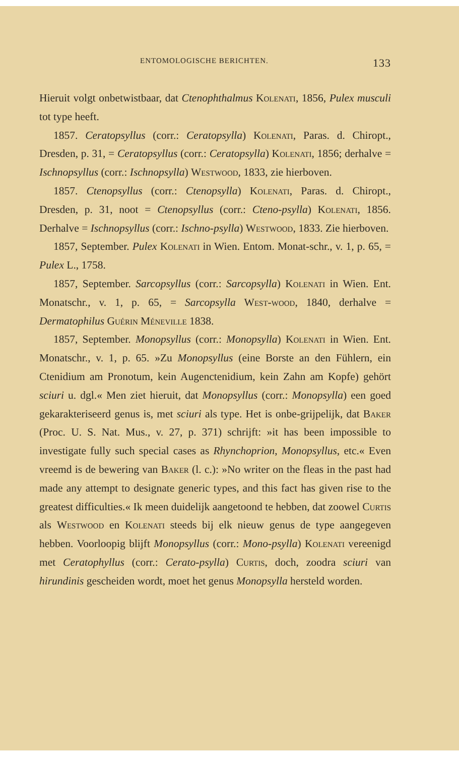ENTOMOLOGISCHE BERICHTEN. 133
Hieruit volgt onbetwistbaar, dat Ctenophthalmus Kolenati, 1856, Pulex musculi tot type heeft.
1857. Ceratopsyllus (corr.: Ceratopsylla) Kolenati, Paras. d. Chiropt., Dresden, p. 31, = Ceratopsyllus (corr.: Ceratopsylla) Kolenati, 1856; derhalve = Ischnopsyllus (corr.: Ischnopsylla) Westwood, 1833, zie hierboven.
1857. Ctenopsyllus (corr.: Ctenopsylla) Kolenati, Paras. d. Chiropt., Dresden, p. 31, noot = Ctenopsyllus (corr.: Cteno-psylla) Kolenati, 1856. Derhalve = Ischnopsyllus (corr.: Ischno-psylla) Westwood, 1833. Zie hierboven.
1857, September. Pulex Kolenati in Wien. Entom. Monat-schr., v. 1, p. 65, = Pulex L., 1758.
1857, September. Sarcopsyllus (corr.: Sarcopsylla) Kolenati in Wien. Ent. Monatschr., v. 1, p. 65, = Sarcopsylla West-wood, 1840, derhalve = Dermatophilus Guérin Méneville 1838.
1857, September. Monopsyllus (corr.: Monopsylla) Kolenati in Wien. Ent. Monatschr., v. 1, p. 65. »Zu Monopsyllus (eine Borste an den Fühlern, ein Ctenidium am Pronotum, kein Augenctenidium, kein Zahn am Kopfe) gehört sciuri u. dgl.« Men ziet hieruit, dat Monopsyllus (corr.: Monopsylla) een goed gekarakteriseerd genus is, met sciuri als type. Het is onbe-grijpelijk, dat Baker (Proc. U. S. Nat. Mus., v. 27, p. 371) schrijft: »it has been impossible to investigate fully such special cases as Rhynchoprion, Monopsyllus, etc.« Even vreemd is de bewering van Baker (l. c.): »No writer on the fleas in the past had made any attempt to designate generic types, and this fact has given rise to the greatest difficulties.« Ik meen duidelijk aangetoond te hebben, dat zoowel Curtis als Westwood en Kolenati steeds bij elk nieuw genus de type aangegeven hebben. Voorloopig blijft Monopsyllus (corr.: Mono-psylla) Kolenati vereenigd met Ceratophyllus (corr.: Cerato-psylla) Curtis, doch, zoodra sciuri van hirundinis gescheiden wordt, moet het genus Monopsylla hersteld worden.